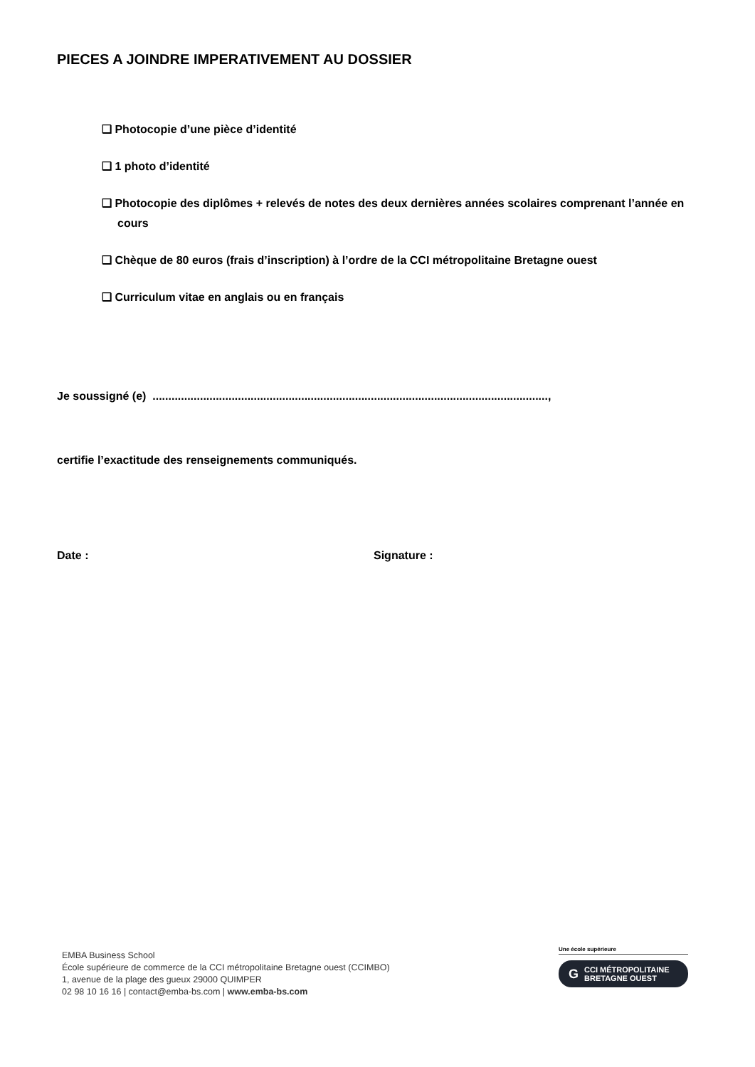PIECES A JOINDRE IMPERATIVEMENT AU DOSSIER
❑ Photocopie d’une pièce d’identité
❑ 1 photo d’identité
❑ Photocopie des diplômes + relevés de notes des deux dernières années scolaires comprenant l’année en cours
❑ Chèque de 80 euros (frais d’inscription) à l’ordre de la CCI métropolitaine Bretagne ouest
❑ Curriculum vitae en anglais ou en français
Je soussigné (e) .............................................................................................................................,
certifie l’exactitude des renseignements communiqués.
Date : Signature :
EMBA Business School
École supérieure de commerce de la CCI métropolitaine Bretagne ouest (CCIMBO)
1, avenue de la plage des gueux 29000 QUIMPER
02 98 10 16 16 | contact@emba-bs.com | www.emba-bs.com
Une école supérieure
G CCI MÉTROPOLITAINE
BRETAGNE OUEST